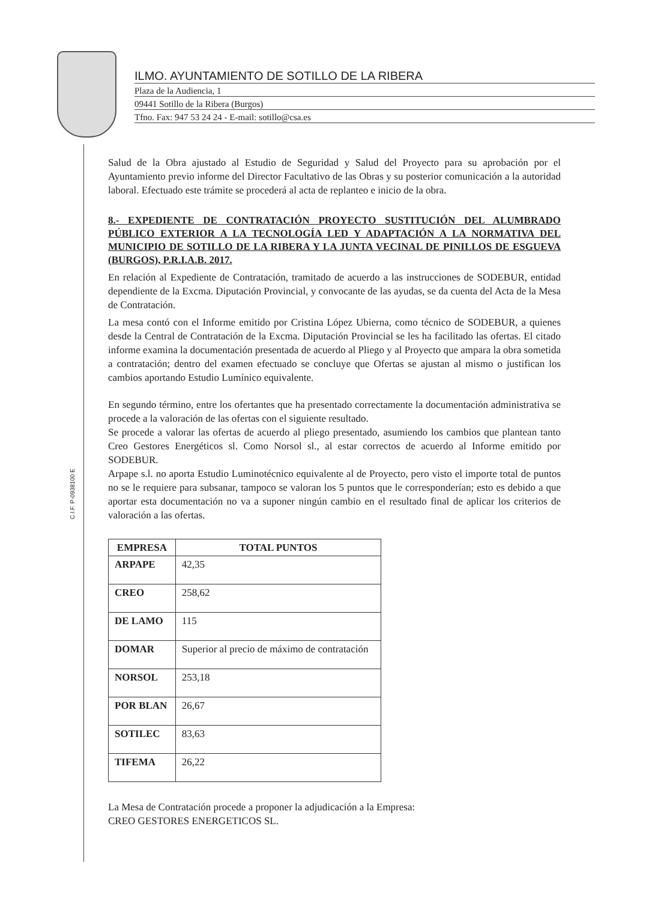ILMO. AYUNTAMIENTO DE SOTILLO DE LA RIBERA
Plaza de la Audiencia, 1
09441 Sotillo de la Ribera (Burgos)
Tfno. Fax: 947 53 24 24 - E-mail: sotillo@csa.es
C.I.F. P-0938100 E
Salud de la Obra ajustado al Estudio de Seguridad y Salud del Proyecto para su aprobación por el Ayuntamiento previo informe del Director Facultativo de las Obras y su posterior comunicación a la autoridad laboral. Efectuado este trámite se procederá al acta de replanteo e inicio de la obra.
8.- EXPEDIENTE DE CONTRATACIÓN PROYECTO SUSTITUCIÓN DEL ALUMBRADO PÚBLICO EXTERIOR A LA TECNOLOGÍA LED Y ADAPTACIÓN A LA NORMATIVA DEL MUNICIPIO DE SOTILLO DE LA RIBERA Y LA JUNTA VECINAL DE PINILLOS DE ESGUEVA (BURGOS), P.R.I.A.B. 2017.
En relación al Expediente de Contratación, tramitado de acuerdo a las instrucciones de SODEBUR, entidad dependiente de la Excma. Diputación Provincial, y convocante de las ayudas, se da cuenta del Acta de la Mesa de Contratación.
La mesa contó con el Informe emitido por Cristina López Ubierna, como técnico de SODEBUR, a quienes desde la Central de Contratación de la Excma. Diputación Provincial se les ha facilitado las ofertas. El citado informe examina la documentación presentada de acuerdo al Pliego y al Proyecto que ampara la obra sometida a contratación; dentro del examen efectuado se concluye que Ofertas se ajustan al mismo o justifican los cambios aportando Estudio Lumínico equivalente.
En segundo término, entre los ofertantes que ha presentado correctamente la documentación administrativa se procede a la valoración de las ofertas con el siguiente resultado.
Se procede a valorar las ofertas de acuerdo al pliego presentado, asumiendo los cambios que plantean tanto Creo Gestores Energéticos sl. Como Norsol sl., al estar correctos de acuerdo al Informe emitido por SODEBUR.
Arpape s.l. no aporta Estudio Luminotécnico equivalente al de Proyecto, pero visto el importe total de puntos no se le requiere para subsanar, tampoco se valoran los 5 puntos que le corresponderían; esto es debido a que aportar esta documentación no va a suponer ningún cambio en el resultado final de aplicar los criterios de valoración a las ofertas.
| EMPRESA | TOTAL PUNTOS |
| --- | --- |
| ARPAPE | 42,35 |
| CREO | 258,62 |
| DE LAMO | 115 |
| DOMAR | Superior al precio de máximo de contratación |
| NORSOL | 253,18 |
| POR BLAN | 26,67 |
| SOTILEC | 83,63 |
| TIFEMA | 26,22 |
La Mesa de Contratación procede a proponer la adjudicación a la Empresa:
CREO GESTORES ENERGETICOS SL.